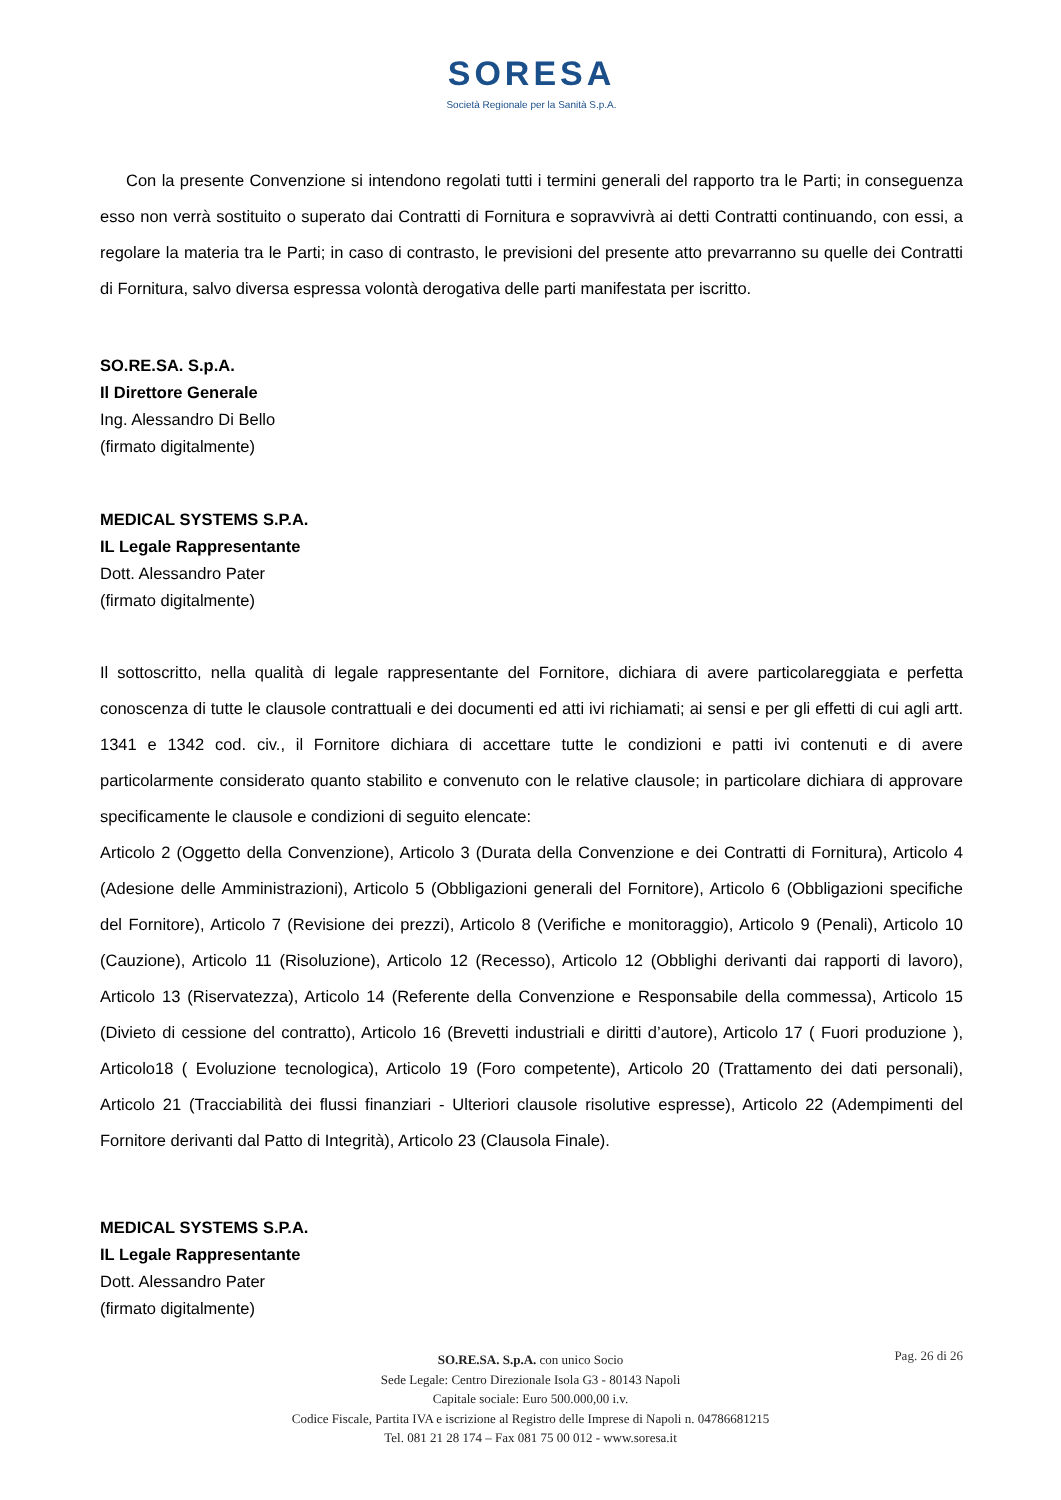SORESA
Società Regionale per la Sanità S.p.A.
Con la presente Convenzione si intendono regolati tutti i termini generali del rapporto tra le Parti; in conseguenza esso non verrà sostituito o superato dai Contratti di Fornitura e sopravvivrà ai detti Contratti continuando, con essi, a regolare la materia tra le Parti; in caso di contrasto, le previsioni del presente atto prevarranno su quelle dei Contratti di Fornitura, salvo diversa espressa volontà derogativa delle parti manifestata per iscritto.
SO.RE.SA. S.p.A.
Il Direttore Generale
Ing. Alessandro Di Bello
(firmato digitalmente)
MEDICAL SYSTEMS S.P.A.
IL Legale Rappresentante
Dott. Alessandro Pater
(firmato digitalmente)
Il sottoscritto, nella qualità di legale rappresentante del Fornitore, dichiara di avere particolareggiata e perfetta conoscenza di tutte le clausole contrattuali e dei documenti ed atti ivi richiamati; ai sensi e per gli effetti di cui agli artt. 1341 e 1342 cod. civ., il Fornitore dichiara di accettare tutte le condizioni e patti ivi contenuti e di avere particolarmente considerato quanto stabilito e convenuto con le relative clausole; in particolare dichiara di approvare specificamente le clausole e condizioni di seguito elencate:
Articolo 2 (Oggetto della Convenzione), Articolo 3 (Durata della Convenzione e dei Contratti di Fornitura), Articolo 4 (Adesione delle Amministrazioni), Articolo 5 (Obbligazioni generali del Fornitore), Articolo 6 (Obbligazioni specifiche del Fornitore), Articolo 7 (Revisione dei prezzi), Articolo 8 (Verifiche e monitoraggio), Articolo 9 (Penali), Articolo 10 (Cauzione), Articolo 11 (Risoluzione), Articolo 12 (Recesso), Articolo 12 (Obblighi derivanti dai rapporti di lavoro), Articolo 13 (Riservatezza), Articolo 14 (Referente della Convenzione e Responsabile della commessa), Articolo 15 (Divieto di cessione del contratto), Articolo 16 (Brevetti industriali e diritti d’autore), Articolo 17 ( Fuori produzione ), Articolo18 ( Evoluzione tecnologica), Articolo 19 (Foro competente), Articolo 20 (Trattamento dei dati personali), Articolo 21 (Tracciabilità dei flussi finanziari - Ulteriori clausole risolutive espresse), Articolo 22 (Adempimenti del Fornitore derivanti dal Patto di Integrità), Articolo 23 (Clausola Finale).
MEDICAL SYSTEMS S.P.A.
IL Legale Rappresentante
Dott. Alessandro Pater
(firmato digitalmente)
Pag. 26 di 26
SO.RE.SA. S.p.A. con unico Socio
Sede Legale: Centro Direzionale Isola G3 - 80143 Napoli
Capitale sociale: Euro 500.000,00 i.v.
Codice Fiscale, Partita IVA e iscrizione al Registro delle Imprese di Napoli n. 04786681215
Tel. 081 21 28 174 – Fax 081 75 00 012 - www.soresa.it